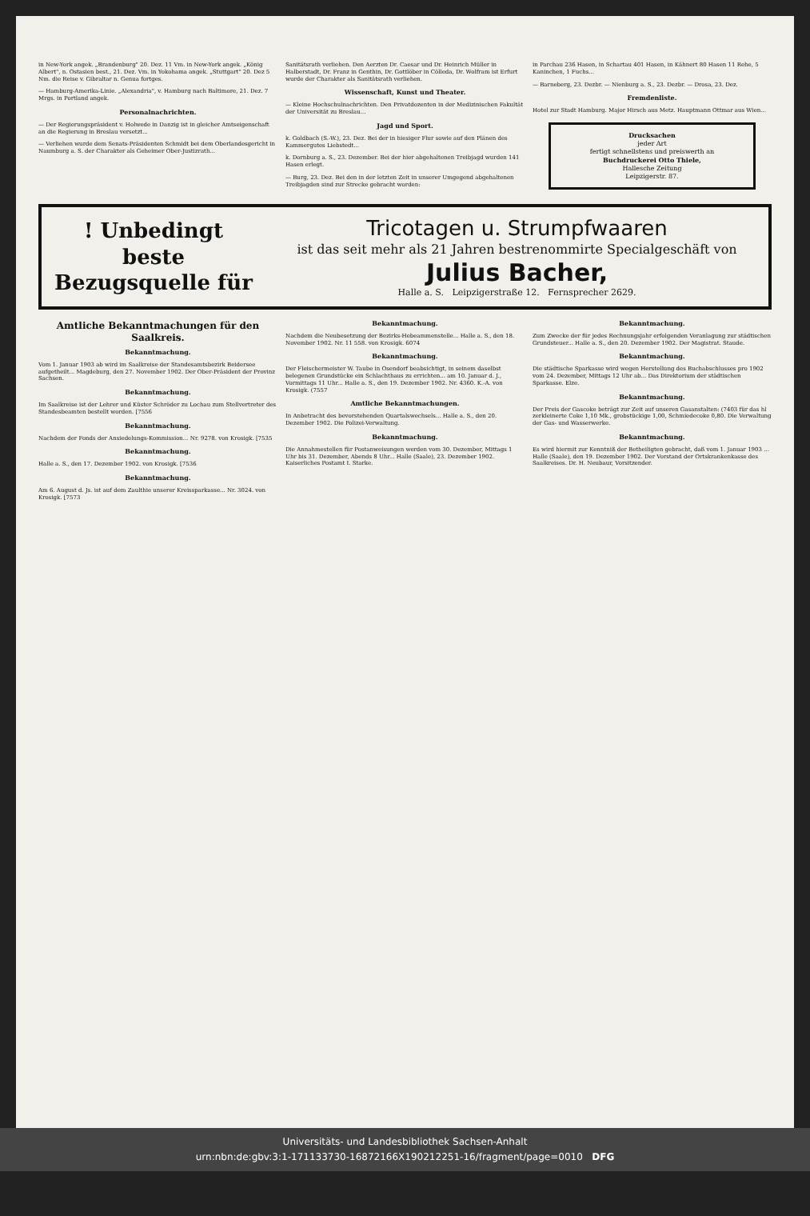in New-York angek. „Brandenburg" 20. Dez. 11 Vm. in New-York angek. „König Albert", n. Ostasien best., 21. Dez. Vm. in Yokohama angek. „Stuttgart" 20. Dez 5 Nm. die Reise v. Gibraltar n. Genua fortges.
— Hamburg-Amerika-Linie. „Alexandria", v. Hamburg nach Baltimore, 21. Dez. 7 Mrgs. in Portland angek.
Personalnachrichten.
— Der Regierungspräsident v. Holwede in Danzig ist in gleicher Amtseigenschaft an die Regierung in Breslau versetzt...
— Verliehen wurde dem Senats-Präsidenten Schmidt bei dem Oberlandesgericht in Naumburg a. S. der Charakter als Geheimer Ober-Justizrath...
Sanitätsrath verliehen. Den Aerzten Dr. Caesar und Dr. Heinrich Müller in Halberstadt, Dr. Franz in Genthin, Dr. Gottlöber in Cölleda, Dr. Wolfram ist Erfurt wurde der Charakter als Sanitätsrath verliehen.
Wissenschaft, Kunst und Theater.
— Kleine Hochschulnachrichten. Den Privatdozenten in der Medizinischen Fakultät der Universität zu Breslau...
Jagd und Sport.
k. Goldbach (S.-W.), 23. Dez. Bei der in hiesiger Flur sowie auf den Plänen des Kammergutes Liebstedt...
k. Dornburg a. S., 23. Dezember. Bei der hier abgehaltenen Treibjagd wurden 141 Hasen erlegt.
— Burg, 23. Dez. Bei den in der letzten Zeit in unserer Umgegend abgehaltenen Treibjagden sind zur Strecke gebracht worden:
in Parchau 236 Hasen, in Schartau 401 Hasen, in Kähnert 80 Hasen 11 Rehe, 5 Kaninchen, 1 Fuchs...
— Barneberg, 23. Dezbr. — Nienburg a. S., 23. Dezbr. — Drosa, 23. Dez.
Fremdenliste.
Hotel zur Stadt Hamburg. Major Hirsch aus Metz. Hauptmann Ottmar aus Wien...
Drucksachen
jeder Art
fertigt schnellstens und preiswerth an
Buchdruckerei Otto Thiele,
Hallesche Zeitung
Leipzigerstr. 87.
! Unbedingt beste Bezugsquelle für
Tricotagen u. Strumpfwaaren
ist das seit mehr als 21 Jahren bestrenommirte Specialgeschäft von
Julius Bacher,
Halle a. S. Leipzigerstraße 12. Fernsprecher 2629.
Amtliche Bekanntmachungen für den Saalkreis.
Bekanntmachung.
Vom 1. Januar 1903 ab wird im Saalkreise der Standesamtsbezirk Beidersee aufgetheilt... Magdeburg, den 27. November 1902. Der Ober-Präsident der Provinz Sachsen.
Bekanntmachung.
Im Saalkreise ist der Lehrer und Küster Schröder zu Lochau zum Stellvertreter des Standesbeamten bestellt worden. [7556
Bekanntmachung.
Nachdem der Fonds der Ansiedelungs-Kommission... Nr. 9278. von Krosigk. [7535
Bekanntmachung.
Halle a. S., den 17. Dezember 1902. von Krosigk. [7536
Bekanntmachung.
Am 6. August d. Js. ist auf dem Zaulthie unserer Kreissparkasse... Nr. 3024. von Krosigk. [7573
Bekanntmachung.
Nachdem die Neubesetzung der Bezirks-Hebeammenstelle... Halle a. S., den 18. November 1902. Nr. 11 558. von Krosigk. 6074
Bekanntmachung.
Der Fleischermeister W. Taube in Osendorf beabsichtigt, in seinem daselbst belegenen Grundstücke ein Schlachthaus zu errichten... am 10. Januar d. J., Vormittags 11 Uhr... Halle a. S., den 19. Dezember 1902. Nr. 4360. K.-A. von Krosigk. (7557
Amtliche Bekanntmachungen.
In Anbetracht des bevorstehenden Quartalswechsels... Halle a. S., den 20. Dezember 1902. Die Polizei-Verwaltung.
Bekanntmachung.
Die Annahmestellen für Postanweisungen werden vom 30. Dezember, Mittags 1 Uhr bis 31. Dezember, Abends 8 Uhr... Halle (Saale), 23. Dezember 1902. Kaiserliches Postamt I. Starke.
Bekanntmachung.
Zum Zwecke der für jedes Rechnungsjahr erfolgenden Veranlagung zur städtischen Grundsteuer... Halle a. S., den 20. Dezember 1902. Der Magistrat. Staude.
Bekanntmachung.
Die städtische Sparkasse wird wegen Herstellung des Buchabschlusses pro 1902 vom 24. Dezember, Mittags 12 Uhr ab... Das Direktorium der städtischen Sparkasse. Elze.
Bekanntmachung.
Der Preis der Gascoke beträgt zur Zeit auf unseren Gasanstalten: (7403 für das hl zerkleinerte Coke 1,10 Mk., grobstückige 1,00, Schmiedecoke 0,80. Die Verwaltung der Gas- und Wasserwerke.
Bekanntmachung.
Es wird hiermit zur Kenntniß der Betheiligten gebracht, daß vom 1. Januar 1903 ... Halle (Saale), den 19. Dezember 1902. Der Vorstand der Ortskrankenkasse des Saalkreises. Dr. H. Neubaur, Vorsitzender.
Universitäts- und Landesbibliothek Sachsen-Anhalt
urn:nbn:de:gbv:3:1-171133730-16872166X190212251-16/fragment/page=0010 DFG